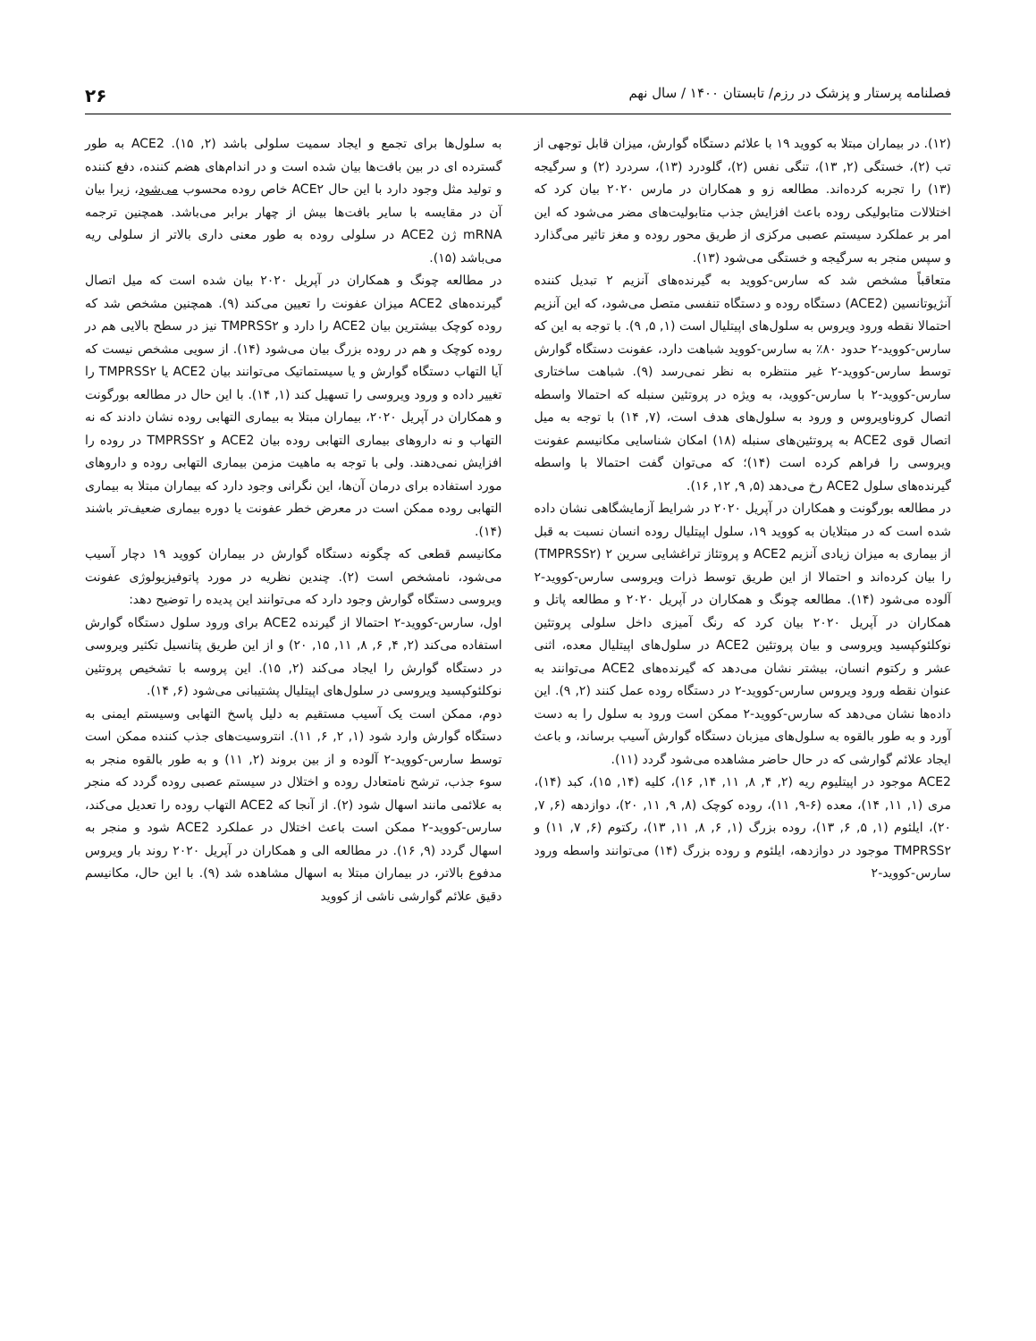فصلنامه پرستار و پزشک در رزم/ تابستان ۱۴۰۰ / سال نهم ۲۶
(۱۲). در بیماران مبتلا به کووید ۱۹ با علائم دستگاه گوارش، میزان قابل توجهی از تب (۲)، خستگی (۲, ۱۳)، تنگی نفس (۲)، گلودرد (۱۳)، سردرد (۲) و سرگیجه (۱۳) را تجربه کرده‌اند. مطالعه زو و همکاران در مارس ۲۰۲۰ بیان کرد که اختلالات متابولیکی روده باعث افزایش جذب متابولیت‌های مضر می‌شود که این امر بر عملکرد سیستم عصبی مرکزی از طریق محور روده و مغز تاثیر می‌گذارد و سپس منجر به سرگیجه و خستگی می‌شود (۱۳).
متعاقباً مشخص شد که سارس-کووید به گیرنده‌های آنزیم ۲ تبدیل کننده آنژیوتانسین (ACE2) دستگاه روده و دستگاه تنفسی متصل می‌شود، که این آنزیم احتمالا نقطه ورود ویروس به سلول‌های اپیتلیال است (۱, ۵, ۹). با توجه به این که سارس-کووید-۲ حدود ۸۰٪ به سارس-کووید شباهت دارد، عفونت دستگاه گوارش توسط سارس-کووید-۲ غیر منتظره به نظر نمی‌رسد (۹). شباهت ساختاری سارس-کووید-۲ با سارس-کووید، به ویژه در پروتئین سنبله که احتمالا واسطه اتصال کروناویروس و ورود به سلول‌های هدف است، (۷, ۱۴) با توجه به میل اتصال قوی ACE2 به پروتئین‌های سنبله (۱۸) امکان شناسایی مکانیسم عفونت ویروسی را فراهم کرده است (۱۴)؛ که می‌توان گفت احتمالا با واسطه گیرنده‌های سلول ACE2 رخ می‌دهد (۵, ۹, ۱۲, ۱۶).
در مطالعه بورگونت و همکاران در آپریل ۲۰۲۰ در شرایط آزمایشگاهی نشان داده شده است که در مبتلایان به کووید ۱۹، سلول اپیتلیال روده انسان نسبت به قبل از بیماری به میزان زیادی آنزیم ACE2 و پروتئاز تراغشایی سرین ۲ (TMPRSS۲) را بیان کرده‌اند و احتمالا از این طریق توسط ذرات ویروسی سارس-کووید-۲ آلوده می‌شود (۱۴). مطالعه چونگ و همکاران در آپریل ۲۰۲۰ و مطالعه پاتل و همکاران در آپریل ۲۰۲۰ بیان کرد که رنگ آمیزی داخل سلولی پروتئین نوکلئوکپسید ویروسی و بیان پروتئین ACE2 در سلول‌های اپیتلیال معده، اثنی عشر و رکتوم انسان، بیشتر نشان می‌دهد که گیرنده‌های ACE2 می‌توانند به عنوان نقطه ورود ویروس سارس-کووید-۲ در دستگاه روده عمل کنند (۲, ۹). این داده‌ها نشان می‌دهد که سارس-کووید-۲ ممکن است ورود به سلول را به دست آورد و به طور بالقوه به سلول‌های میزبان دستگاه گوارش آسیب برساند، و باعث ایجاد علائم گوارشی که در حال حاضر مشاهده می‌شود گردد (۱۱).
ACE2 موجود در اپیتلیوم ریه (۲, ۴, ۸, ۱۱, ۱۴, ۱۶)، کلیه (۱۴, ۱۵)، کبد (۱۴)، مری (۱, ۱۱, ۱۴)، معده (۶-۹, ۱۱)، روده کوچک (۸, ۹, ۱۱, ۲۰)، دوازدهه (۶, ۷, ۲۰)، ایلئوم (۱, ۵, ۶, ۱۳)، روده بزرگ (۱, ۶, ۸, ۱۱, ۱۳)، رکتوم (۶, ۷, ۱۱) و TMPRSS۲ موجود در دوازدهه، ایلئوم و روده بزرگ (۱۴) می‌توانند واسطه ورود سارس-کووید-۲
به سلول‌ها برای تجمع و ایجاد سمیت سلولی باشد (۲, ۱۵). ACE2 به طور گسترده ای در بین بافت‌ها بیان شده است و در اندام‌های هضم کننده، دفع کننده و تولید مثل وجود دارد با این حال ACE۲ خاص روده محسوب می‌شود، زیرا بیان آن در مقایسه با سایر بافت‌ها بیش از چهار برابر می‌باشد. همچنین ترجمه mRNA ژن ACE2 در سلولی روده به طور معنی داری بالاتر از سلولی ریه می‌باشد (۱۵).
در مطالعه چونگ و همکاران در آپریل ۲۰۲۰ بیان شده است که میل اتصال گیرنده‌های ACE2 میزان عفونت را تعیین می‌کند (۹). همچنین مشخص شد که روده کوچک بیشترین بیان ACE2 را دارد و TMPRSS۲ نیز در سطح بالایی هم در روده کوچک و هم در روده بزرگ بیان می‌شود (۱۴). از سویی مشخص نیست که آیا التهاب دستگاه گوارش و یا سیستماتیک می‌توانند بیان ACE2 یا TMPRSS۲ را تغییر داده و ورود ویروسی را تسهیل کند (۱, ۱۴). با این حال در مطالعه بورگونت و همکاران در آپریل ۲۰۲۰، بیماران مبتلا به بیماری التهابی روده نشان دادند که نه التهاب و نه داروهای بیماری التهابی روده بیان ACE2 و TMPRSS۲ در روده را افزایش نمی‌دهند. ولی با توجه به ماهیت مزمن بیماری التهابی روده و داروهای مورد استفاده برای درمان آن‌ها، این نگرانی وجود دارد که بیماران مبتلا به بیماری التهابی روده ممکن است در معرض خطر عفونت یا دوره بیماری ضعیف‌تر باشند (۱۴).
مکانیسم قطعی که چگونه دستگاه گوارش در بیماران کووید ۱۹ دچار آسیب می‌شود، نامشخص است (۲). چندین نظریه در مورد پاتوفیزیولوژی عفونت ویروسی دستگاه گوارش وجود دارد که می‌توانند این پدیده را توضیح دهد:
اول، سارس-کووید-۲ احتمالا از گیرنده ACE2 برای ورود سلول دستگاه گوارش استفاده می‌کند (۲, ۴, ۶, ۸, ۱۱, ۱۵, ۲۰) و از این طریق پتانسیل تکثیر ویروسی در دستگاه گوارش را ایجاد می‌کند (۲, ۱۵). این پروسه با تشخیص پروتئین نوکلئوکپسید ویروسی در سلول‌های اپیتلیال پشتیبانی می‌شود (۶, ۱۴).
دوم، ممکن است یک آسیب مستقیم به دلیل پاسخ التهابی وسیستم ایمنی به دستگاه گوارش وارد شود (۱, ۲, ۶, ۱۱). انتروسیت‌های جذب کننده ممکن است توسط سارس-کووید-۲ آلوده و از بین بروند (۲, ۱۱) و به طور بالقوه منجر به سوء جذب، ترشح نامتعادل روده و اختلال در سیستم عصبی روده گردد که منجر به علائمی مانند اسهال شود (۲). از آنجا که ACE2 التهاب روده را تعدیل می‌کند، سارس-کووید-۲ ممکن است باعث اختلال در عملکرد ACE2 شود و منجر به اسهال گردد (۹, ۱۶). در مطالعه الی و همکاران در آپریل ۲۰۲۰ روند بار ویروس مدفوع بالاتر، در بیماران مبتلا به اسهال مشاهده شد (۹). با این حال، مکانیسم دقیق علائم گوارشی ناشی از کووید